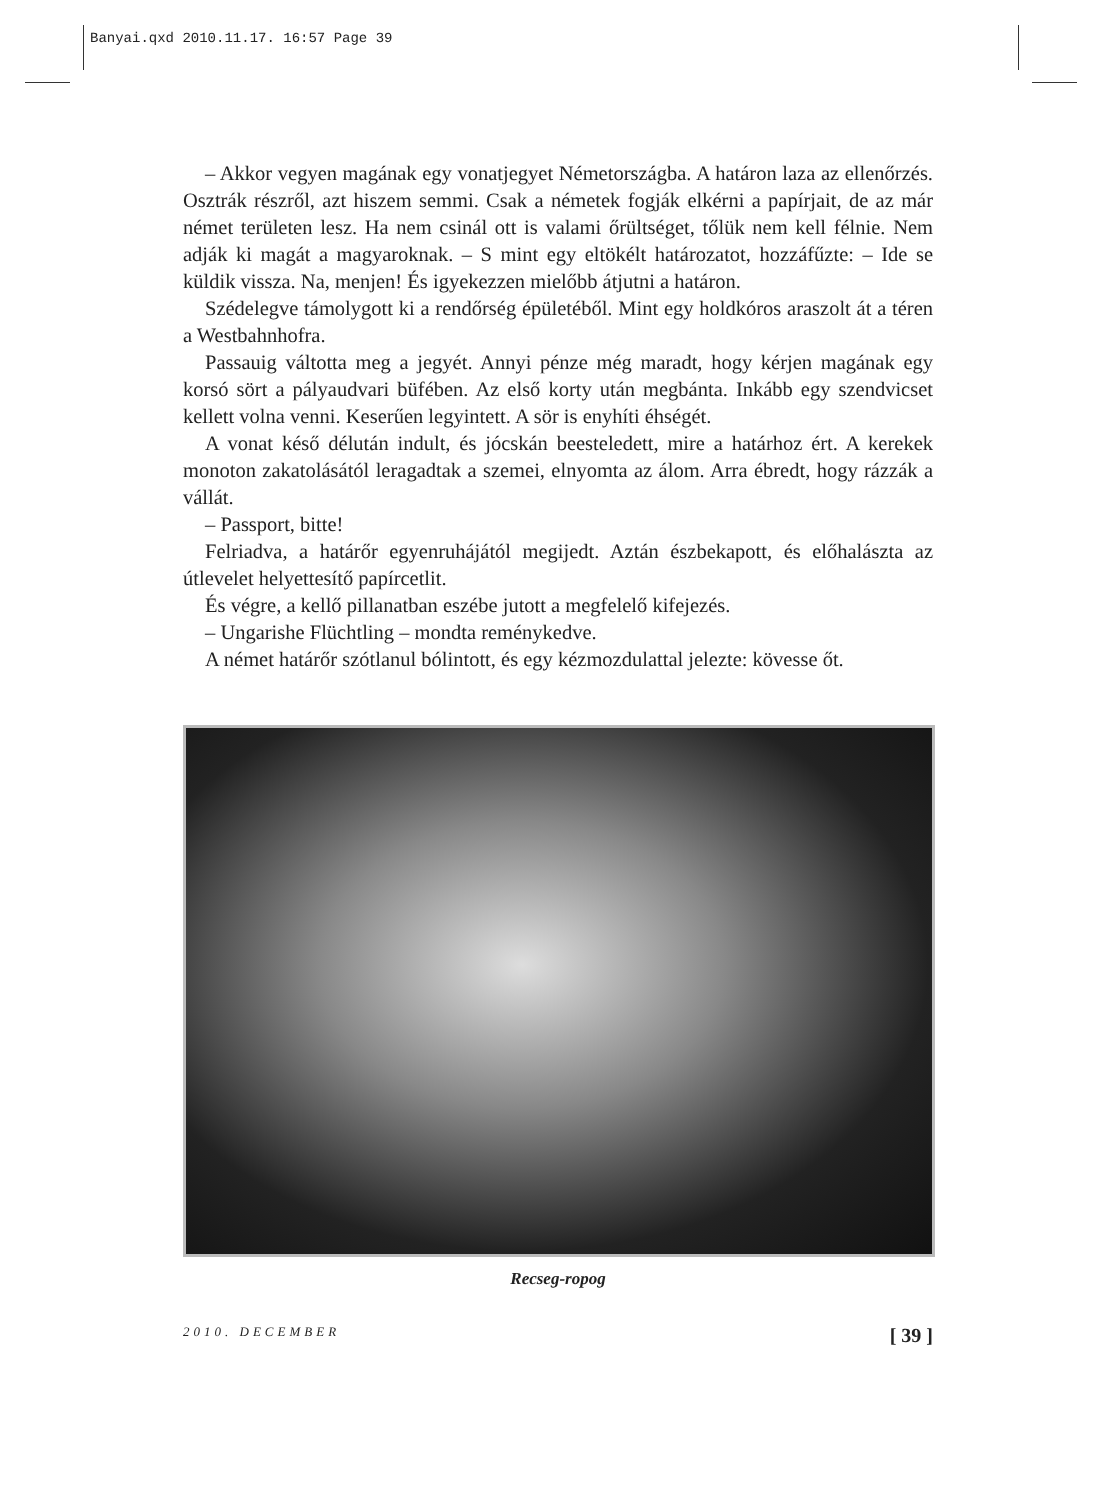Banyai.qxd 2010.11.17. 16:57 Page 39
– Akkor vegyen magának egy vonatjegyet Németországba. A határon laza az ellenőrzés. Osztrák részről, azt hiszem semmi. Csak a németek fogják elkérni a papírjait, de az már német területen lesz. Ha nem csinál ott is valami őrültséget, tőlük nem kell félnie. Nem adják ki magát a magyaroknak. – S mint egy eltökélt határozatot, hozzáfűzte: – Ide se küldik vissza. Na, menjen! És igyekezzen mielőbb átjutni a határon.
Szédelegve támolygott ki a rendőrség épületéből. Mint egy holdkóros araszolt át a téren a Westbahnhofra.
Passauig váltotta meg a jegyét. Annyi pénze még maradt, hogy kérjen magának egy korsó sört a pályaudvari büfében. Az első korty után megbánta. Inkább egy szendvicset kellett volna venni. Keserűen legyintett. A sör is enyhíti éhségét.
A vonat késő délután indult, és jócskán beesteledett, mire a határhoz ért. A kerekek monoton zakatolásától leragadtak a szemei, elnyomta az álom. Arra ébredt, hogy rázzák a vállát.
– Passport, bitte!
Felriadva, a határőr egyenruhájától megijedt. Aztán észbekapott, és előhalászta az útlevelet helyettesítő papírcetlit.
És végre, a kellő pillanatban eszébe jutott a megfelelő kifejezés.
– Ungarishe Flüchtling – mondta reménykedve.
A német határőr szótlanul bólintott, és egy kézmozdulattal jelezte: kövesse őt.
Recseg-ropog
2010. DECEMBER [ 39 ]